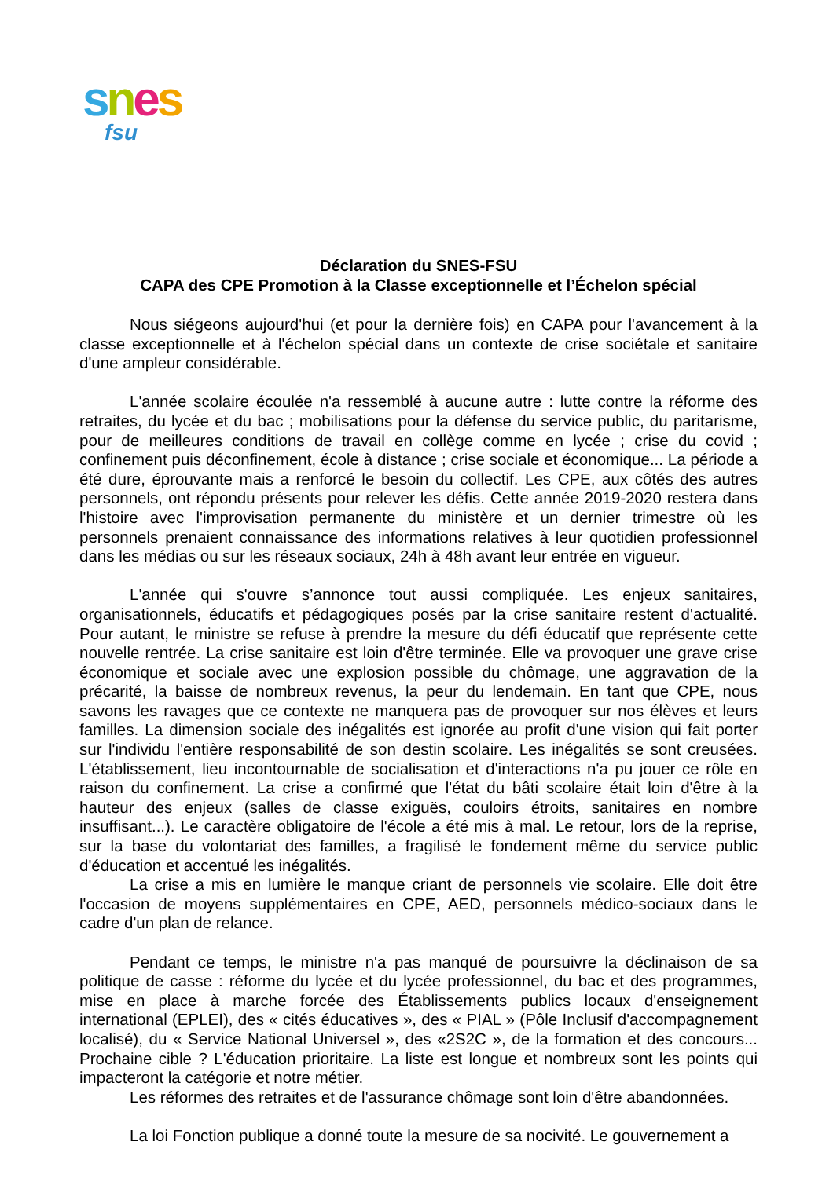snes
fsu
Déclaration du SNES-FSU
CAPA des CPE Promotion à la Classe exceptionnelle et l’Échelon spécial
Nous siégeons aujourd'hui (et pour la dernière fois) en CAPA pour l'avancement à la classe exceptionnelle et à l'échelon spécial dans un contexte de crise sociétale et sanitaire d'une ampleur considérable.
L'année scolaire écoulée n'a ressemblé à aucune autre : lutte contre la réforme des retraites, du lycée et du bac ; mobilisations pour la défense du service public, du paritarisme, pour de meilleures conditions de travail en collège comme en lycée ; crise du covid ; confinement puis déconfinement, école à distance ; crise sociale et économique... La période a été dure, éprouvante mais a renforcé le besoin du collectif. Les CPE, aux côtés des autres personnels, ont répondu présents pour relever les défis. Cette année 2019-2020 restera dans l'histoire avec l'improvisation permanente du ministère et un dernier trimestre où les personnels prenaient connaissance des informations relatives à leur quotidien professionnel dans les médias ou sur les réseaux sociaux, 24h à 48h avant leur entrée en vigueur.
L'année qui s'ouvre s’annonce tout aussi compliquée. Les enjeux sanitaires, organisationnels, éducatifs et pédagogiques posés par la crise sanitaire restent d'actualité. Pour autant, le ministre se refuse à prendre la mesure du défi éducatif que représente cette nouvelle rentrée. La crise sanitaire est loin d'être terminée. Elle va provoquer une grave crise économique et sociale avec une explosion possible du chômage, une aggravation de la précarité, la baisse de nombreux revenus, la peur du lendemain. En tant que CPE, nous savons les ravages que ce contexte ne manquera pas de provoquer sur nos élèves et leurs familles. La dimension sociale des inégalités est ignorée au profit d'une vision qui fait porter sur l'individu l'entière responsabilité de son destin scolaire. Les inégalités se sont creusées. L'établissement, lieu incontournable de socialisation et d'interactions n'a pu jouer ce rôle en raison du confinement. La crise a confirmé que l'état du bâti scolaire était loin d'être à la hauteur des enjeux (salles de classe exiguës, couloirs étroits, sanitaires en nombre insuffisant...). Le caractère obligatoire de l'école a été mis à mal. Le retour, lors de la reprise, sur la base du volontariat des familles, a fragilisé le fondement même du service public d'éducation et accentué les inégalités.
La crise a mis en lumière le manque criant de personnels vie scolaire. Elle doit être l'occasion de moyens supplémentaires en CPE, AED, personnels médico-sociaux dans le cadre d'un plan de relance.
Pendant ce temps, le ministre n'a pas manqué de poursuivre la déclinaison de sa politique de casse : réforme du lycée et du lycée professionnel, du bac et des programmes, mise en place à marche forcée des Établissements publics locaux d'enseignement international (EPLEI), des « cités éducatives », des « PIAL » (Pôle Inclusif d'accompagnement localisé), du « Service National Universel », des «2S2C », de la formation et des concours... Prochaine cible ? L'éducation prioritaire. La liste est longue et nombreux sont les points qui impacteront la catégorie et notre métier.
Les réformes des retraites et de l'assurance chômage sont loin d'être abandonnées.
La loi Fonction publique a donné toute la mesure de sa nocivité. Le gouvernement a